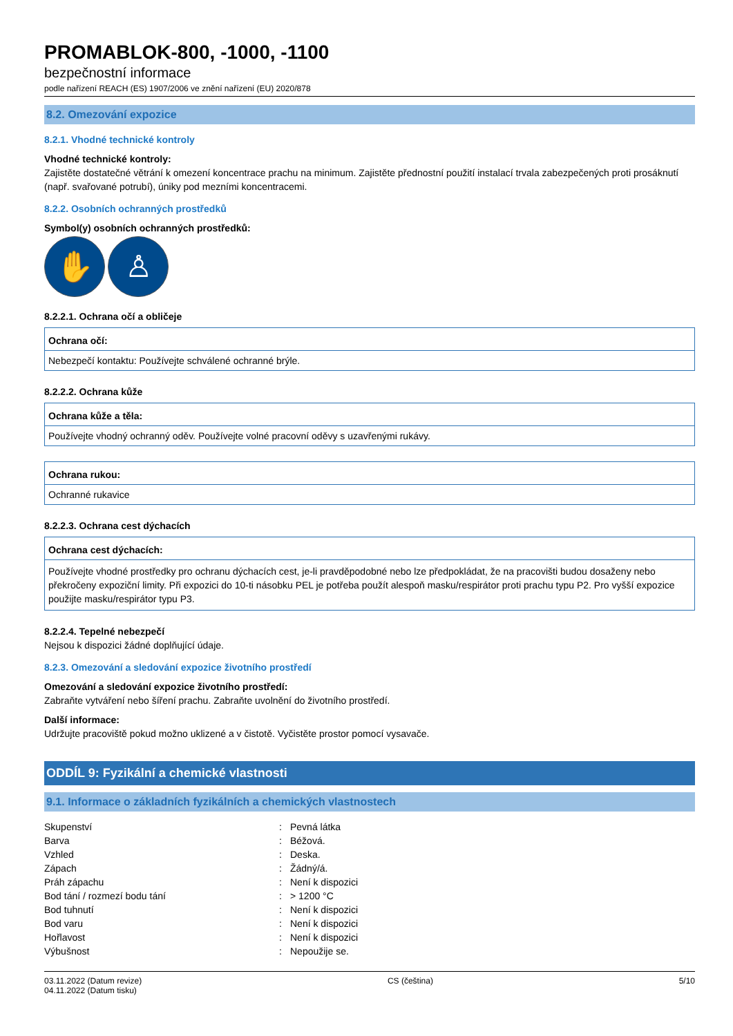PROMABLOK-800, -1000, -1100
bezpečnostní informace
podle nařízení REACH (ES) 1907/2006 ve znění nařízení (EU) 2020/878
8.2. Omezování expozice
8.2.1. Vhodné technické kontroly
Vhodné technické kontroly:
Zajistěte dostatečné větrání k omezení koncentrace prachu na minimum. Zajistěte přednostní použití instalací trvala zabezpečených proti prosáknutí (např. svařované potrubí), úniky pod mezními koncentracemi.
8.2.2. Osobních ochranných prostředků
Symbol(y) osobních ochranných prostředků:
✋ ♙
8.2.2.1. Ochrana očí a obličeje
Ochrana očí:
Nebezpečí kontaktu: Používejte schválené ochranné brýle.
8.2.2.2. Ochrana kůže
Ochrana kůže a těla:
Používejte vhodný ochranný oděv. Používejte volné pracovní oděvy s uzavřenými rukávy.
Ochrana rukou:
Ochranné rukavice
8.2.2.3. Ochrana cest dýchacích
Ochrana cest dýchacích:
Používejte vhodné prostředky pro ochranu dýchacích cest, je-li pravděpodobné nebo lze předpokládat, že na pracovišti budou dosaženy nebo překročeny expoziční limity. Při expozici do 10-ti násobku PEL je potřeba použít alespoň masku/respirátor proti prachu typu P2. Pro vyšší expozice použijte masku/respirátor typu P3.
8.2.2.4. Tepelné nebezpečí
Nejsou k dispozici žádné doplňující údaje.
8.2.3. Omezování a sledování expozice životního prostředí
Omezování a sledování expozice životního prostředí:
Zabraňte vytváření nebo šíření prachu. Zabraňte uvolnění do životního prostředí.
Další informace:
Udržujte pracoviště pokud možno uklizené a v čistotě. Vyčistěte prostor pomocí vysavače.
ODDÍL 9: Fyzikální a chemické vlastnosti
9.1. Informace o základních fyzikálních a chemických vlastnostech
| Skupenství | : | Pevná látka |
| Barva | : | Béžová. |
| Vzhled | : | Deska. |
| Zápach | : | Žádný/á. |
| Práh zápachu | : | Není k dispozici |
| Bod tání / rozmezí bodu tání | : | > 1200 °C |
| Bod tuhnutí | : | Není k dispozici |
| Bod varu | : | Není k dispozici |
| Hořlavost | : | Není k dispozici |
| Výbušnost | : | Nepoužije se. |
03.11.2022 (Datum revize)
04.11.2022 (Datum tisku)
CS (čeština) 5/10